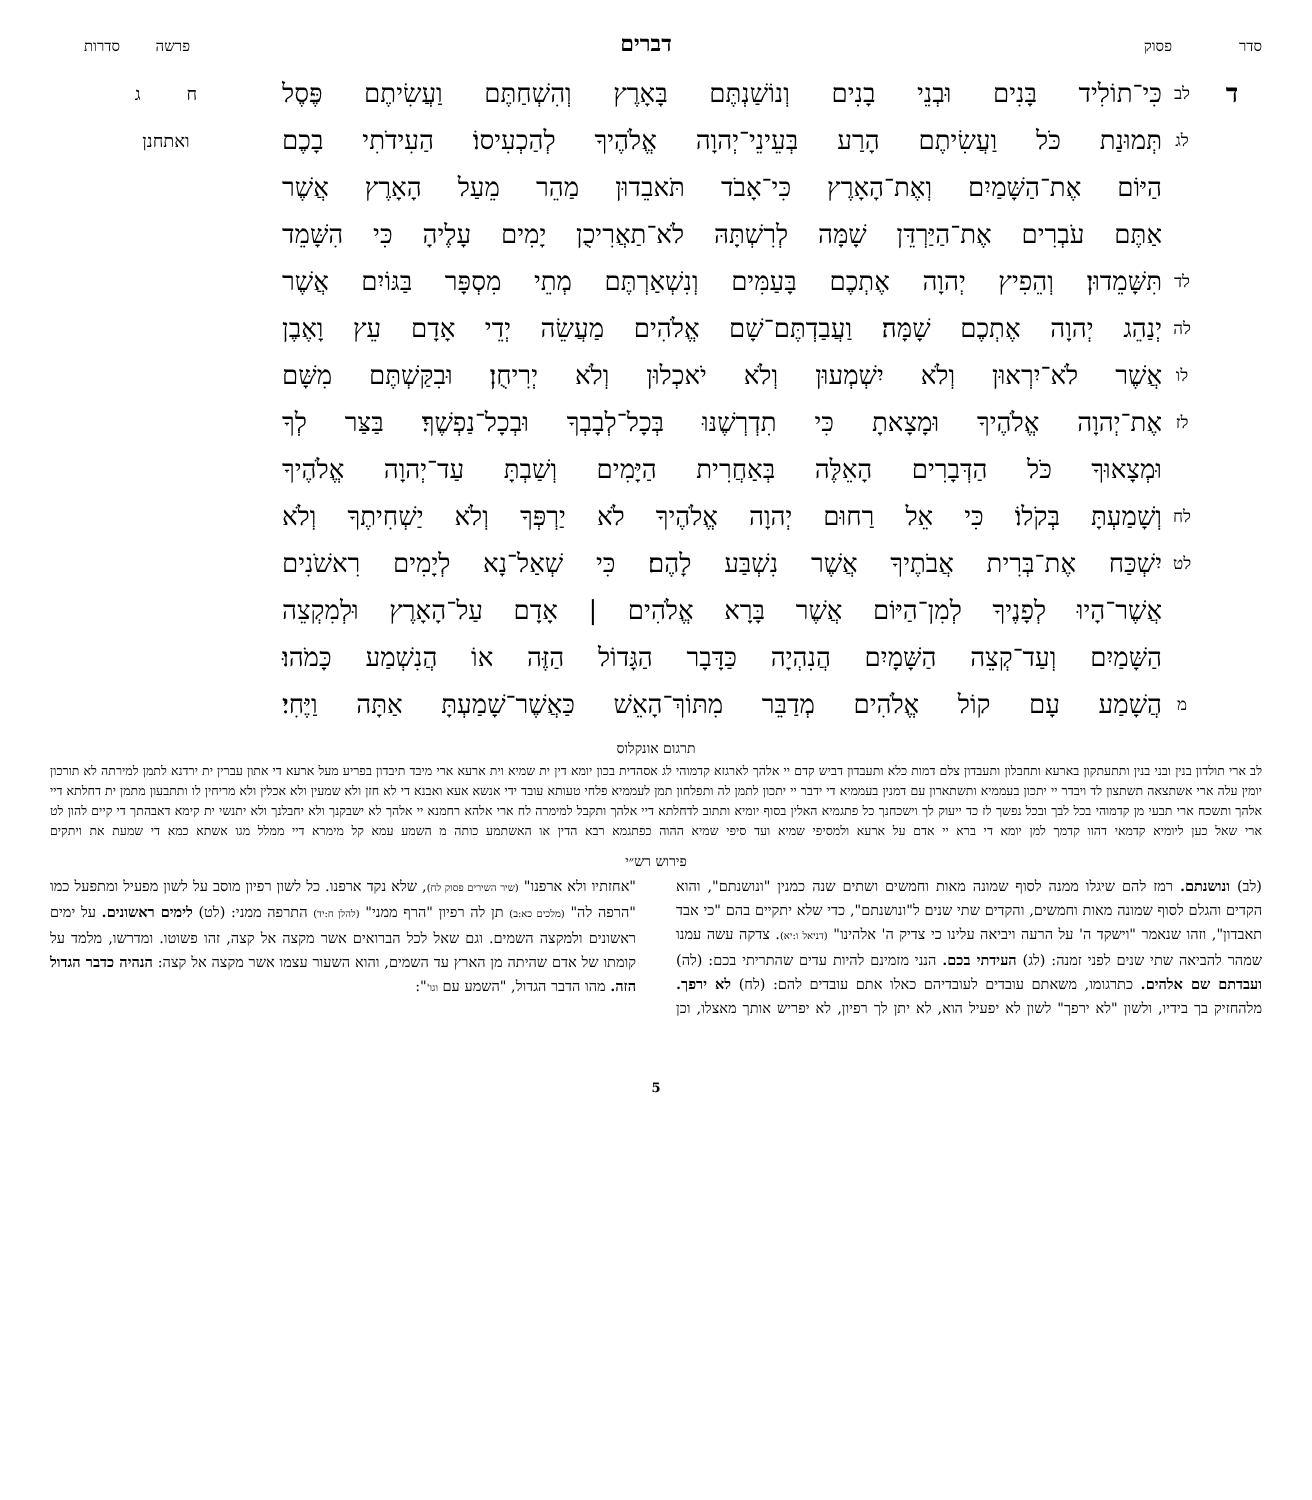סדר פסוק דברים פרשה סדרות
ד לב כִּי־תוֹלִיד בָּנִים וּבְנֵי בָנִים וְנוֹשַׁנְתֶּם בָּאָרֶץ וְהִשְׁחַתֶּם וַעֲשִׂיתֶם פֶּסֶל ח ג
לג תְּמוּנַת כֹּל וַעֲשִׂיתֶם הָרַע בְּעֵינֵי־יְהוָה אֱלֹהֶיךָ לְהַכְעִיסוֹ׃ הַעִידֹתִי בָכֶם ואתחנן
הַיּוֹם אֶת־הַשָּׁמַיִם וְאֶת־הָאָרֶץ כִּי־אָבֹד תֹּאבֵדוּן מַהֵר מֵעַל הָאָרֶץ אֲשֶׁר
אַתֶּם עֹבְרִים אֶת־הַיַּרְדֵּן שָׁמָּה לְרִשְׁתָּהּ לֹא־תַאֲרִיכֻן יָמִים עָלֶיהָ כִּי הִשָּׁמֵד
לד תִּשָּׁמֵדוּן׃ וְהֵפִיץ יְהוָה אֶתְכֶם בָּעַמִּים וְנִשְׁאַרְתֶּם מְתֵי מִסְפָּר בַּגּוֹיִם אֲשֶׁר
לה יְנַהֵג יְהוָה אֶתְכֶם שָׁמָּה׃ וַעֲבַדְתֶּם־שָׁם אֱלֹהִים מַעֲשֵׂה יְדֵי אָדָם עֵץ וָאֶבֶן
לו אֲשֶׁר לֹא־יִרְאוּן וְלֹא יִשְׁמְעוּן וְלֹא יֹאכְלוּן וְלֹא יְרִיחֻן׃ וּבִקַּשְׁתֶּם מִשָּׁם
לז אֶת־יְהוָה אֱלֹהֶיךָ וּמָצָאתָ כִּי תִדְרְשֶׁנּוּ בְּכָל־לְבָבְךָ וּבְכָל־נַפְשֶׁךָ׃ בַּצַּר לְךָ
וּמְצָאוּךָ כֹּל הַדְּבָרִים הָאֵלֶּה בְּאַחֲרִית הַיָּמִים וְשַׁבְתָּ עַד־יְהוָה אֱלֹהֶיךָ
לח וְשָׁמַעְתָּ בְּקֹלוֹ׃ כִּי אֵל רַחוּם יְהוָה אֱלֹהֶיךָ לֹא יַרְפְּךָ וְלֹא יַשְׁחִיתֶךָ וְלֹא
לט יִשְׁכַּח אֶת־בְּרִית אֲבֹתֶיךָ אֲשֶׁר נִשְׁבַּע לָהֶם׃ כִּי שְׁאַל־נָא לְיָמִים רִאשֹׁנִים
אֲשֶׁר־הָיוּ לְפָנֶיךָ לְמִן־הַיּוֹם אֲשֶׁר בָּרָא אֱלֹהִים | אָדָם עַל־הָאָרֶץ וּלְמִקְצֵה
הַשָּׁמַיִם וְעַד־קְצֵה הַשָּׁמָיִם הֲנִהְיָה כַּדָּבָר הַגָּדוֹל הַזֶּה אוֹ הֲנִשְׁמַע כָּמֹהוּ׃
מהֲשָׁמַע עָם קוֹל אֱלֹהִים מְדַבֵּר מִתּוֹךְ־הָאֵשׁ כַּאֲשֶׁר־שָׁמַעְתָּ אַתָּה וַיֶּחִי׃
תרגום אונקלוס
לב ארי תולדון בנין ובני בנין ותתעתקון בארעא ותחבלון ותעבדון צלם דמות כלא ותעבדון דביש קדם יי אלהך לארגזא קדמוהי לג אסהדית בכון יומא דין ית שמיא וית ארעא ארי מיבד תיבדון בפריע מעל ארעא די אתון עברין ית ירדנא לתמן למירתה לא תורכון יומין עלה ארי אשתצאה תשתצון לד ויבדר יי יתכון בעממיא ותשתארון עם דמנין בעממיא די ידבר יי יתכון לתמן לה ותפלחון תמן לעממיא פלחי טעותא עובד ידי אנשא אעא ואבנא די לא חזן ולא שמעין ולא אכלין ולא מריחין לו ותתבעון מתמן ית דחלתא דיי אלהך ותשכח ארי תבעי מן קדמוהי בכל לבך ובכל נפשך לז כד ייעוק לך וישכחנך כל פתגמיא האלין בסוף יומיא ותתוב לדחלתא דיי אלהך ותקבל למימרה לח ארי אלהא רחמנא יי אלהך לא ישבקנך ולא יחבלנך ולא יתנשי ית קימא דאבהתך די קיים להון לט ארי שאל כען ליומיא קדמאי דהוו קדמך למן יומא די ברא יי אדם על ארעא ולמסיפי שמיא ועד סיפי שמיא ההוה כפתגמא רבא הדין או האשתמע כותה מ השמע עמא קל מימרא דיי ממלל מגו אשתא כמא די שמעת את ויתקים
פירוש רש״י
(לב) ונושנתם. רמז להם שיגלו ממנה לסוף שמונה מאות וחמשים ושתים שנה כמנין "ונושנתם", והוא הקדים והגלם לסוף שמונה מאות וחמשים, והקדים שתי שנים ל"ונושנתם", כדי שלא יתקיים בהם "כי אבד תאבדון", וזהו שנאמר "וישקד ה' על הרעה ויביאה עלינו כי צדיק ה' אלהינו" (דניאל ו:יא). צדקה עשה עמנו שמהר להביאה שתי שנים לפני זמנה: (לג) העידתי בכם. הנני מזמינם להיות עדים שהתריתי בכם: (לה) ועבדתם שם אלהים. כתרגומו, משאתם עובדים לעובדיהם כאלו אתם עובדים להם: (לח) לא ירפך. מלהחזיק בך בידיו, ולשון "לא ירפך" לשון לא יפעיל הוא, לא יתן לך רפיון, לא יפריש אותך מאצלו, וכן "אחזתיו ולא ארפנו" (שיר השירים פסוק לח), שלא נקד ארפנו. כל לשון רפיון מוסב על לשון מפעיל ומתפעל כמו "הרפה לה" (מלכים כא:ב) תן לה רפיון "הרף ממני" (להלן ח:יד) התרפה ממני: (לט) לימים ראשונים. על ימים ראשונים ולמקצה השמים. וגם שאל לכל הברואים אשר מקצה אל קצה, זהו פשוטו. ומדרשו, מלמד על קומתו של אדם שהיתה מן הארץ עד השמים, והוא השעור עצמו אשר מקצה אל קצה: הנהיה כדבר הגדול הזה. מהו הדבר הגדול, "השמע עם וגו'":
5